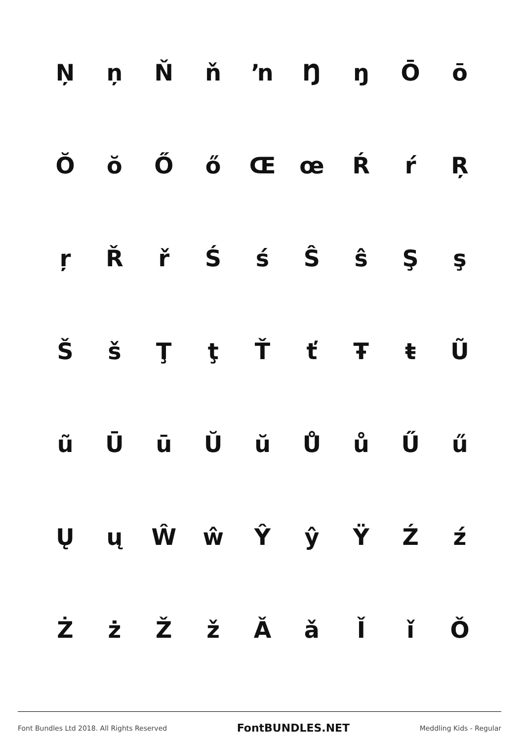Ņ ņ Ň ň ŉ Ŋ ŋ Ō ō
Ŏ ŏ Ő ő Œ œ Ŕ ŕ Ŗ
ŗ Ř ř Ś ś Ŝ ŝ Ş ş
Š š Ţ ţ Ť ť Ŧ ŧ Ũ
ũ Ū ū Ŭ ŭ Ů ů Ű ű
Ų ų Ŵ ŵ Ŷ ŷ Ÿ Ź ź
Ż ż Ž ž Ǎ ǎ Ǐ ǐ Ǒ
Font Bundles Ltd 2018. All Rights Reserved FontBUNDLES.NET Meddling Kids - Regular